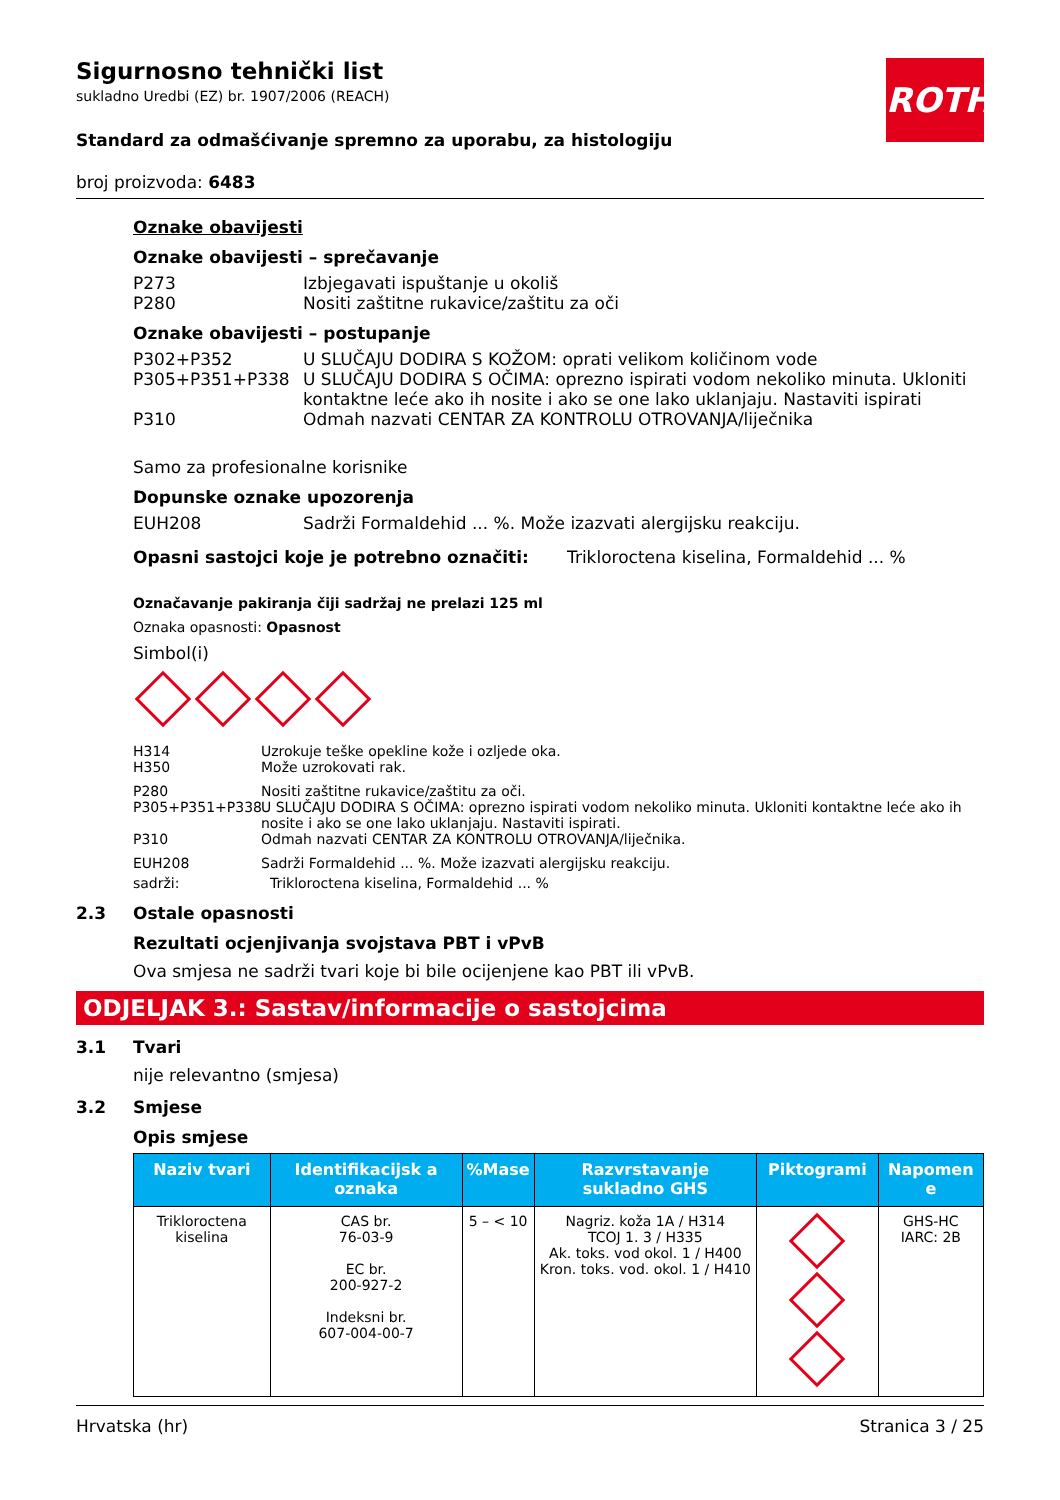ROTH
Sigurnosno tehnički list
sukladno Uredbi (EZ) br. 1907/2006 (REACH)
Standard za odmašćivanje spremno za uporabu, za histologiju
broj proizvoda: 6483
Oznake obavijesti
Oznake obavijesti – sprečavanje
P273 Izbjegavati ispuštanje u okoliš
P280 Nositi zaštitne rukavice/zaštitu za oči
Oznake obavijesti – postupanje
P302+P352 U SLUČAJU DODIRA S KOŽOM: oprati velikom količinom vode
P305+P351+P338 U SLUČAJU DODIRA S OČIMA: oprezno ispirati vodom nekoliko minuta. Ukloniti kontaktne leće ako ih nosite i ako se one lako uklanjaju. Nastaviti ispirati
P310 Odmah nazvati CENTAR ZA KONTROLU OTROVANJA/liječnika
Samo za profesionalne korisnike
Dopunske oznake upozorenja
EUH208 Sadrži Formaldehid ... %. Može izazvati alergijsku reakciju.
Opasni sastojci koje je potrebno označiti: Trikloroctena kiselina, Formaldehid ... %
Označavanje pakiranja čiji sadržaj ne prelazi 125 ml
Oznaka opasnosti: Opasnost
Simbol(i)
H314 Uzrokuje teške opekline kože i ozljede oka.
H350 Može uzrokovati rak.
P280 Nositi zaštitne rukavice/zaštitu za oči.
P305+P351+P338 U SLUČAJU DODIRA S OČIMA: oprezno ispirati vodom nekoliko minuta. Ukloniti kontaktne leće ako ih nosite i ako se one lako uklanjaju. Nastaviti ispirati.
P310 Odmah nazvati CENTAR ZA KONTROLU OTROVANJA/liječnika.
EUH208 Sadrži Formaldehid ... %. Može izazvati alergijsku reakciju.
sadrži: Trikloroctena kiselina, Formaldehid ... %
2.3 Ostale opasnosti
Rezultati ocjenjivanja svojstava PBT i vPvB
Ova smjesa ne sadrži tvari koje bi bile ocijenjene kao PBT ili vPvB.
ODJELJAK 3.: Sastav/informacije o sastojcima
3.1 Tvari
nije relevantno (smjesa)
3.2 Smjese
Opis smjese
| Naziv tvari | Identifikacijsk a oznaka | %Mase | Razvrstavanje sukladno GHS | Piktogrami | Napomen e |
| --- | --- | --- | --- | --- | --- |
| Trikloroctena kiselina | CAS br. 76-03-9 EC br. 200-927-2 Indeksni br. 607-004-00-7 | 5 – < 10 | Nagriz. koža 1A / H314 TCOJ 1. 3 / H335 Ak. toks. vod okol. 1 / H400 Kron. toks. vod. okol. 1 / H410 | | GHS-HC IARC: 2B |
Hrvatska (hr) Stranica 3 / 25